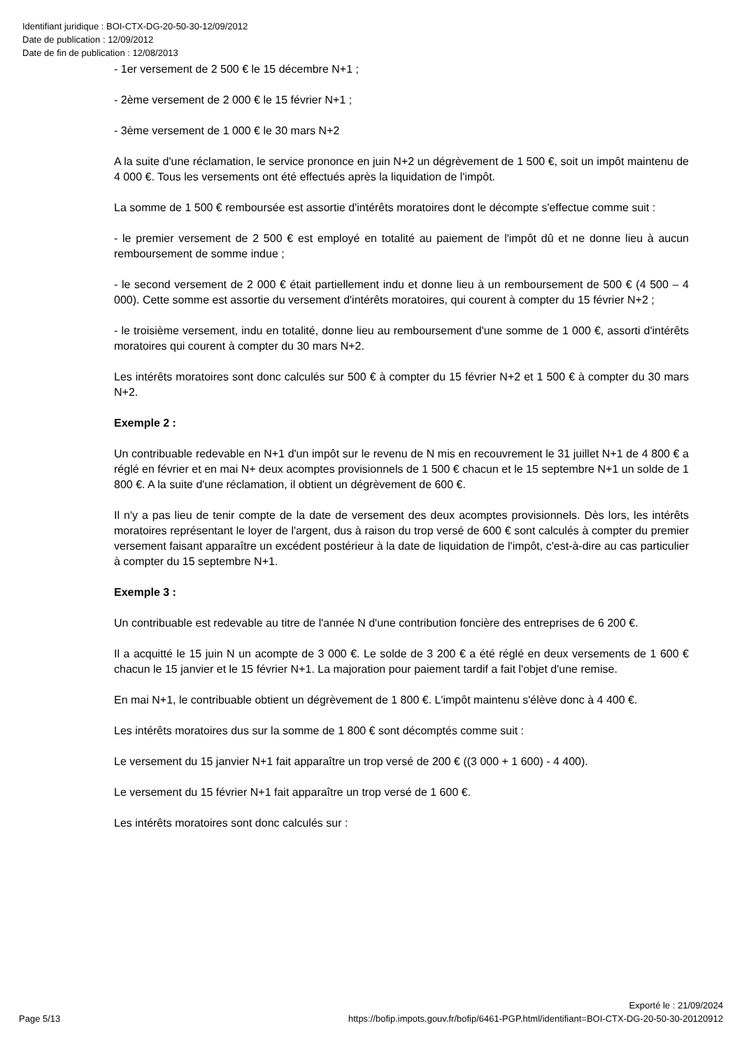Identifiant juridique : BOI-CTX-DG-20-50-30-12/09/2012
Date de publication : 12/09/2012
Date de fin de publication : 12/08/2013
- 1er versement de 2 500 € le 15 décembre N+1 ;
- 2ème versement de 2 000 € le 15 février N+1 ;
- 3ème versement de 1 000 € le 30 mars N+2
A la suite d'une réclamation, le service prononce en juin N+2 un dégrèvement de 1 500 €, soit un impôt maintenu de 4 000 €. Tous les versements ont été effectués après la liquidation de l'impôt.
La somme de 1 500 € remboursée est assortie d'intérêts moratoires dont le décompte s'effectue comme suit :
- le premier versement de 2 500 € est employé en totalité au paiement de l'impôt dû et ne donne lieu à aucun remboursement de somme indue ;
- le second versement de 2 000 € était partiellement indu et donne lieu à un remboursement de 500 € (4 500 – 4 000). Cette somme est assortie du versement d'intérêts moratoires, qui courent à compter du 15 février N+2 ;
- le troisième versement, indu en totalité, donne lieu au remboursement d'une somme de 1 000 €, assorti d'intérêts moratoires qui courent à compter du 30 mars N+2.
Les intérêts moratoires sont donc calculés sur 500 € à compter du 15 février N+2 et 1 500 € à compter du 30 mars N+2.
Exemple 2 :
Un contribuable redevable en N+1 d'un impôt sur le revenu de N mis en recouvrement le 31 juillet N+1 de 4 800 € a réglé en février et en mai N+ deux acomptes provisionnels de 1 500 € chacun et le 15 septembre N+1 un solde de 1 800 €. A la suite d'une réclamation, il obtient un dégrèvement de 600 €.
Il n'y a pas lieu de tenir compte de la date de versement des deux acomptes provisionnels. Dès lors, les intérêts moratoires représentant le loyer de l'argent, dus à raison du trop versé de 600 € sont calculés à compter du premier versement faisant apparaître un excédent postérieur à la date de liquidation de l'impôt, c'est-à-dire au cas particulier à compter du 15 septembre N+1.
Exemple 3 :
Un contribuable est redevable au titre de l'année N d'une contribution foncière des entreprises de 6 200 €.
Il a acquitté le 15 juin N un acompte de 3 000 €. Le solde de 3 200 € a été réglé en deux versements de 1 600 € chacun le 15 janvier et le 15 février N+1. La majoration pour paiement tardif a fait l'objet d'une remise.
En mai N+1, le contribuable obtient un dégrèvement de 1 800 €. L'impôt maintenu s'élève donc à 4 400 €.
Les intérêts moratoires dus sur la somme de 1 800 € sont décomptés comme suit :
Le versement du 15 janvier N+1 fait apparaître un trop versé de 200 € ((3 000 + 1 600) - 4 400).
Le versement du 15 février N+1 fait apparaître un trop versé de 1 600 €.
Les intérêts moratoires sont donc calculés sur :
Page 5/13
Exporté le : 21/09/2024
https://bofip.impots.gouv.fr/bofip/6461-PGP.html/identifiant=BOI-CTX-DG-20-50-30-20120912